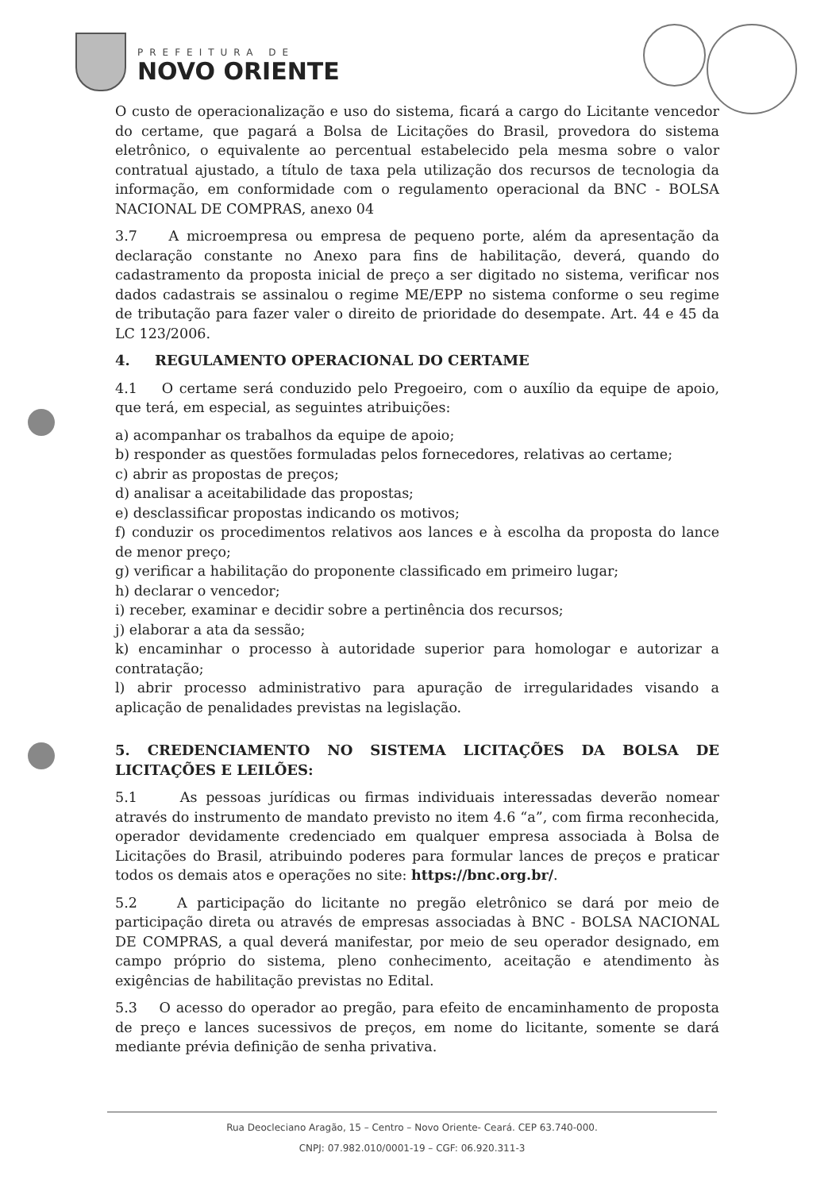PREFEITURA DE
NOVO ORIENTE
O custo de operacionalização e uso do sistema, ficará a cargo do Licitante vencedor do certame, que pagará a Bolsa de Licitações do Brasil, provedora do sistema eletrônico, o equivalente ao percentual estabelecido pela mesma sobre o valor contratual ajustado, a título de taxa pela utilização dos recursos de tecnologia da informação, em conformidade com o regulamento operacional da BNC - BOLSA NACIONAL DE COMPRAS, anexo 04
3.7 A microempresa ou empresa de pequeno porte, além da apresentação da declaração constante no Anexo para fins de habilitação, deverá, quando do cadastramento da proposta inicial de preço a ser digitado no sistema, verificar nos dados cadastrais se assinalou o regime ME/EPP no sistema conforme o seu regime de tributação para fazer valer o direito de prioridade do desempate. Art. 44 e 45 da LC 123/2006.
4. REGULAMENTO OPERACIONAL DO CERTAME
4.1 O certame será conduzido pelo Pregoeiro, com o auxílio da equipe de apoio, que terá, em especial, as seguintes atribuições:
a) acompanhar os trabalhos da equipe de apoio;
b) responder as questões formuladas pelos fornecedores, relativas ao certame;
c) abrir as propostas de preços;
d) analisar a aceitabilidade das propostas;
e) desclassificar propostas indicando os motivos;
f) conduzir os procedimentos relativos aos lances e à escolha da proposta do lance de menor preço;
g) verificar a habilitação do proponente classificado em primeiro lugar;
h) declarar o vencedor;
i) receber, examinar e decidir sobre a pertinência dos recursos;
j) elaborar a ata da sessão;
k) encaminhar o processo à autoridade superior para homologar e autorizar a contratação;
l) abrir processo administrativo para apuração de irregularidades visando a aplicação de penalidades previstas na legislação.
5. CREDENCIAMENTO NO SISTEMA LICITAÇÕES DA BOLSA DE LICITAÇÕES E LEILÕES:
5.1 As pessoas jurídicas ou firmas individuais interessadas deverão nomear através do instrumento de mandato previsto no item 4.6 “a”, com firma reconhecida, operador devidamente credenciado em qualquer empresa associada à Bolsa de Licitações do Brasil, atribuindo poderes para formular lances de preços e praticar todos os demais atos e operações no site: https://bnc.org.br/.
5.2 A participação do licitante no pregão eletrônico se dará por meio de participação direta ou através de empresas associadas à BNC - BOLSA NACIONAL DE COMPRAS, a qual deverá manifestar, por meio de seu operador designado, em campo próprio do sistema, pleno conhecimento, aceitação e atendimento às exigências de habilitação previstas no Edital.
5.3 O acesso do operador ao pregão, para efeito de encaminhamento de proposta de preço e lances sucessivos de preços, em nome do licitante, somente se dará mediante prévia definição de senha privativa.
Rua Deocleciano Aragão, 15 – Centro – Novo Oriente- Ceará. CEP 63.740-000.
CNPJ: 07.982.010/0001-19 – CGF: 06.920.311-3